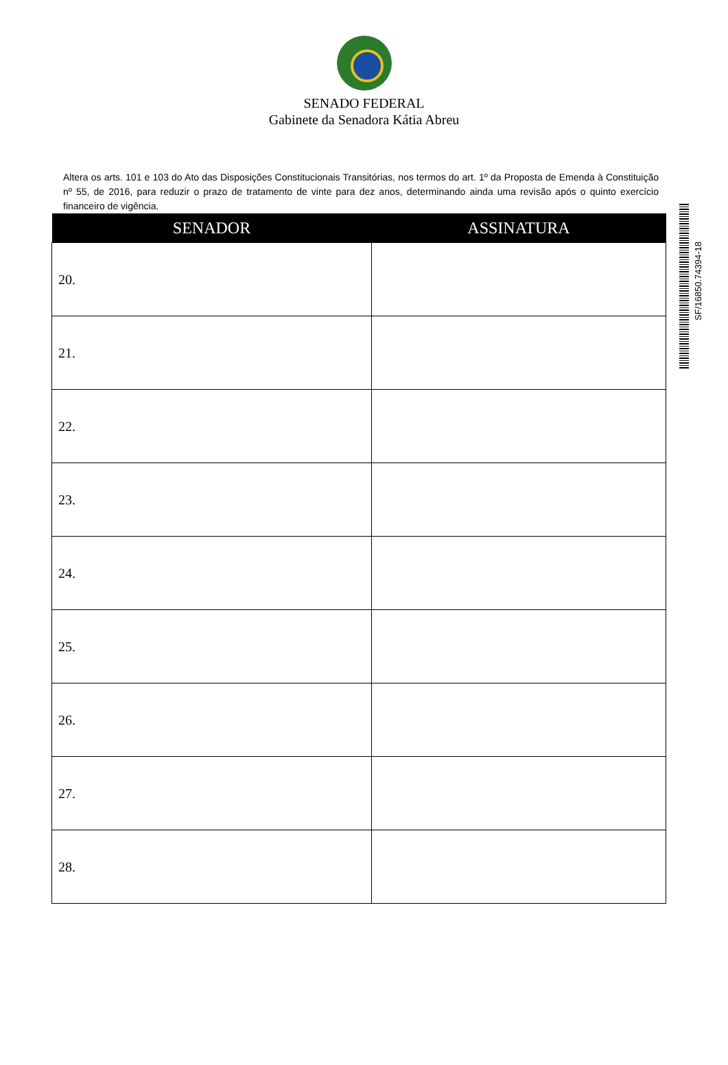SENADO FEDERAL
Gabinete da Senadora Kátia Abreu
Altera os arts. 101 e 103 do Ato das Disposições Constitucionais Transitórias, nos termos do art. 1º da Proposta de Emenda à Constituição nº 55, de 2016, para reduzir o prazo de tratamento de vinte para dez anos, determinando ainda uma revisão após o quinto exercício financeiro de vigência.
| SENADOR | ASSINATURA |
| --- | --- |
| 20. | |
| 21. | |
| 22. | |
| 23. | |
| 24. | |
| 25. | |
| 26. | |
| 27. | |
| 28. | |
SF/16850.74394-18